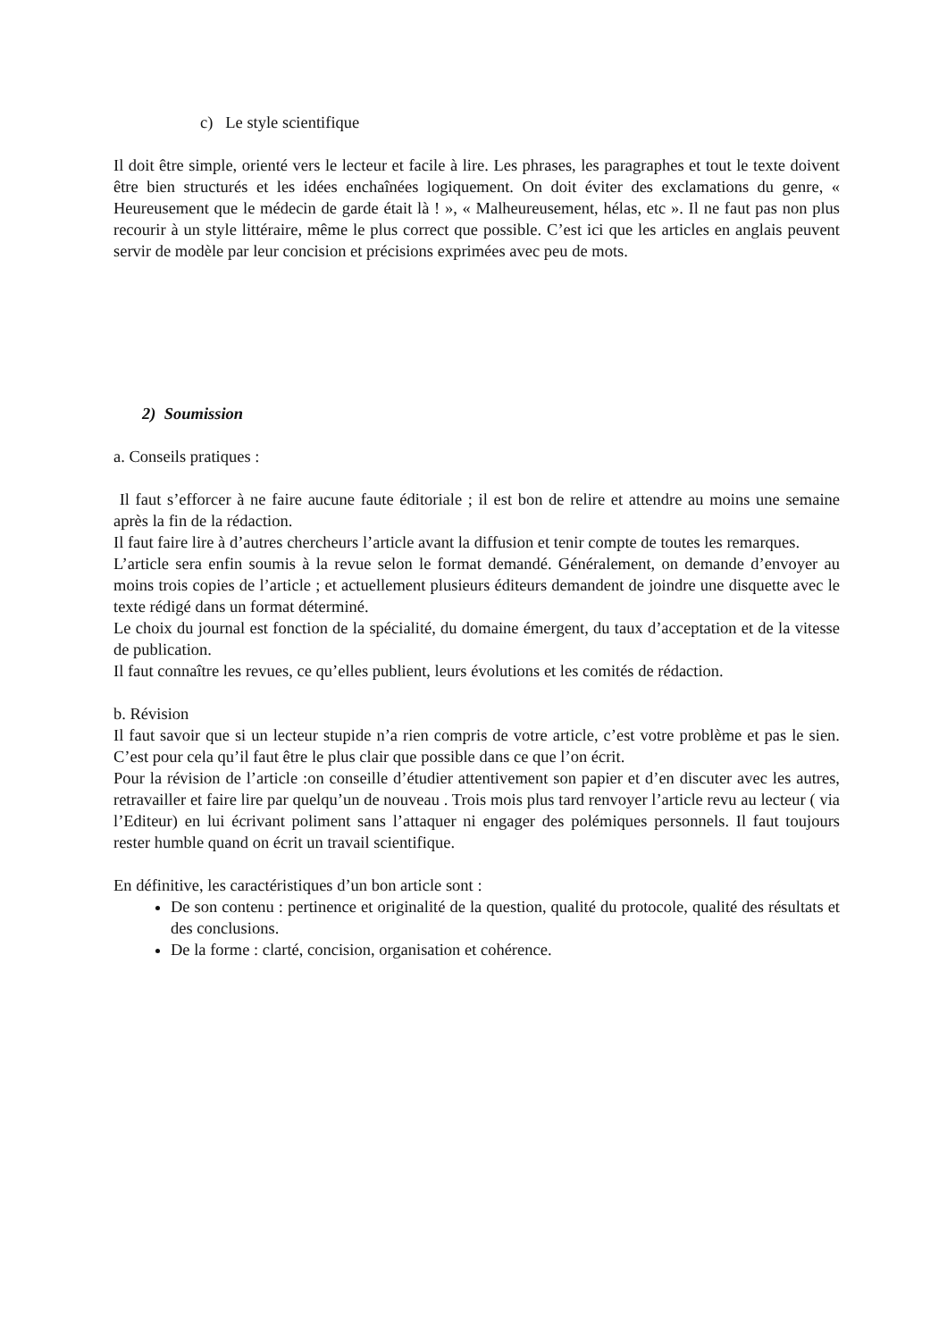c) Le style scientifique
Il doit être simple, orienté vers le lecteur et facile à lire. Les phrases, les paragraphes et tout le texte doivent être bien structurés et les idées enchaînées logiquement. On doit éviter des exclamations du genre, « Heureusement que le médecin de garde était là ! », « Malheureusement, hélas, etc ». Il ne faut pas non plus recourir à un style littéraire, même le plus correct que possible. C’est ici que les articles en anglais peuvent servir de modèle par leur concision et précisions exprimées avec peu de mots.
2) Soumission
a. Conseils pratiques :
Il faut s’efforcer à ne faire aucune faute éditoriale ; il est bon de relire et attendre au moins une semaine après la fin de la rédaction.
Il faut faire lire à d’autres chercheurs l’article avant la diffusion et tenir compte de toutes les remarques.
L’article sera enfin soumis à la revue selon le format demandé. Généralement, on demande d’envoyer au moins trois copies de l’article ; et actuellement plusieurs éditeurs demandent de joindre une disquette avec le texte rédigé dans un format déterminé.
Le choix du journal est fonction de la spécialité, du domaine émergent, du taux d’acceptation et de la vitesse de publication.
Il faut connaître les revues, ce qu’elles publient, leurs évolutions et les comités de rédaction.
b. Révision
Il faut savoir que si un lecteur stupide n’a rien compris de votre article, c’est votre problème et pas le sien. C’est pour cela qu’il faut être le plus clair que possible dans ce que l’on écrit.
Pour la révision de l’article :on conseille d’étudier attentivement son papier et d’en discuter avec les autres, retravailler et faire lire par quelqu’un de nouveau . Trois mois plus tard renvoyer l’article revu au lecteur ( via l’Editeur) en lui écrivant poliment sans l’attaquer ni engager des polémiques personnels. Il faut toujours rester humble quand on écrit un travail scientifique.
En définitive, les caractéristiques d’un bon article sont :
De son contenu : pertinence et originalité de la question, qualité du protocole, qualité des résultats et des conclusions.
De la forme : clarté, concision, organisation et cohérence.